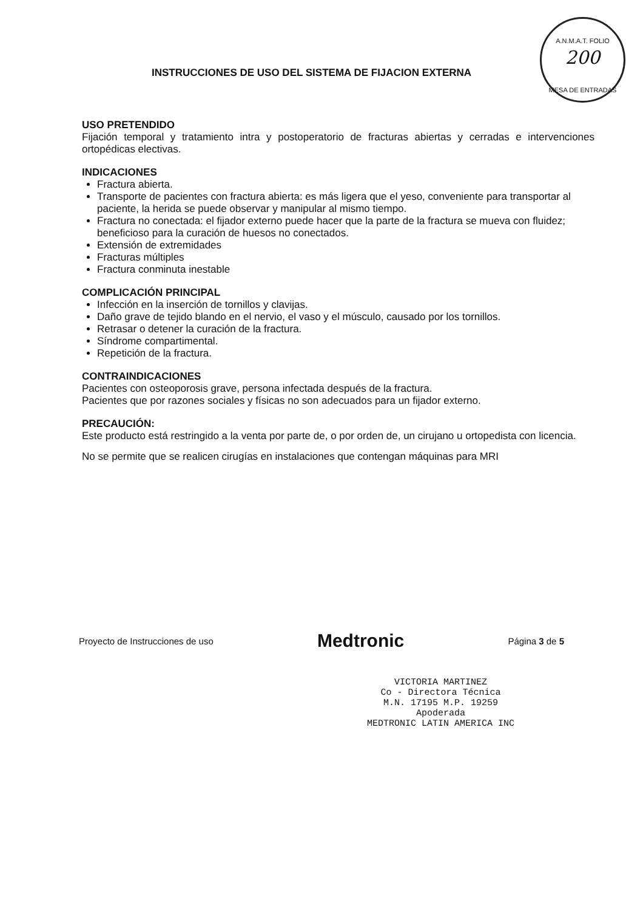A.N.M.A.T. FOLIO
200
MESA DE ENTRADAS
INSTRUCCIONES DE USO DEL SISTEMA DE FIJACION EXTERNA
USO PRETENDIDO
Fijación temporal y tratamiento intra y postoperatorio de fracturas abiertas y cerradas e intervenciones ortopédicas electivas.
INDICACIONES
Fractura abierta.
Transporte de pacientes con fractura abierta: es más ligera que el yeso, conveniente para transportar al paciente, la herida se puede observar y manipular al mismo tiempo.
Fractura no conectada: el fijador externo puede hacer que la parte de la fractura se mueva con fluidez; beneficioso para la curación de huesos no conectados.
Extensión de extremidades
Fracturas múltiples
Fractura conminuta inestable
COMPLICACIÓN PRINCIPAL
Infección en la inserción de tornillos y clavijas.
Daño grave de tejido blando en el nervio, el vaso y el músculo, causado por los tornillos.
Retrasar o detener la curación de la fractura.
Síndrome compartimental.
Repetición de la fractura.
CONTRAINDICACIONES
Pacientes con osteoporosis grave, persona infectada después de la fractura.
Pacientes que por razones sociales y físicas no son adecuados para un fijador externo.
PRECAUCIÓN:
Este producto está restringido a la venta por parte de, o por orden de, un cirujano u ortopedista con licencia.
No se permite que se realicen cirugías en instalaciones que contengan máquinas para MRI
Proyecto de Instrucciones de uso Medtronic Página 3 de 5
VICTORIA MARTINEZ
Co - Directora Técnica
M.N. 17195 M.P. 19259
Apoderada
MEDTRONIC LATIN AMERICA INC